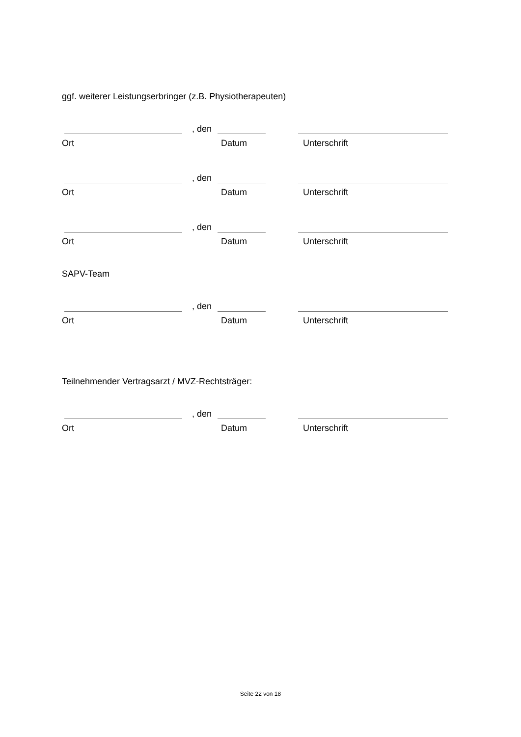ggf. weiterer Leistungserbringer (z.B. Physiotherapeuten)
, den
Ort Datum Unterschrift
, den
Ort Datum Unterschrift
, den
Ort Datum Unterschrift
SAPV-Team
, den
Ort Datum Unterschrift
Teilnehmender Vertragsarzt / MVZ-Rechtsträger:
, den
Ort Datum Unterschrift
Seite 22 von 18